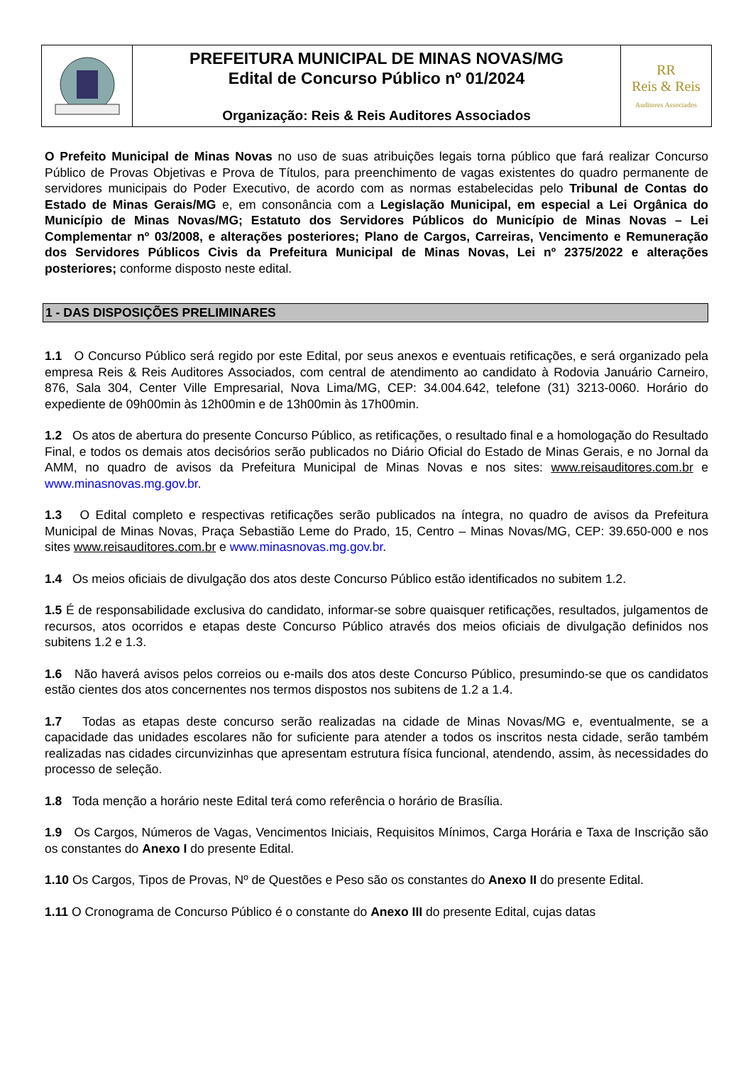| | PREFEITURA MUNICIPAL DE MINAS NOVAS/MG Edital de Concurso Público nº 01/2024 Organização: Reis & Reis Auditores Associados | RR Reis & Reis Auditores Associados |
O Prefeito Municipal de Minas Novas no uso de suas atribuições legais torna público que fará realizar Concurso Público de Provas Objetivas e Prova de Títulos, para preenchimento de vagas existentes do quadro permanente de servidores municipais do Poder Executivo, de acordo com as normas estabelecidas pelo Tribunal de Contas do Estado de Minas Gerais/MG e, em consonância com a Legislação Municipal, em especial a Lei Orgânica do Município de Minas Novas/MG; Estatuto dos Servidores Públicos do Município de Minas Novas – Lei Complementar nº 03/2008, e alterações posteriores; Plano de Cargos, Carreiras, Vencimento e Remuneração dos Servidores Públicos Civis da Prefeitura Municipal de Minas Novas, Lei nº 2375/2022 e alterações posteriores; conforme disposto neste edital.
1 - DAS DISPOSIÇÕES PRELIMINARES
1.1 O Concurso Público será regido por este Edital, por seus anexos e eventuais retificações, e será organizado pela empresa Reis & Reis Auditores Associados, com central de atendimento ao candidato à Rodovia Januário Carneiro, 876, Sala 304, Center Ville Empresarial, Nova Lima/MG, CEP: 34.004.642, telefone (31) 3213-0060. Horário do expediente de 09h00min às 12h00min e de 13h00min às 17h00min.
1.2 Os atos de abertura do presente Concurso Público, as retificações, o resultado final e a homologação do Resultado Final, e todos os demais atos decisórios serão publicados no Diário Oficial do Estado de Minas Gerais, e no Jornal da AMM, no quadro de avisos da Prefeitura Municipal de Minas Novas e nos sites: www.reisauditores.com.br e www.minasnovas.mg.gov.br.
1.3 O Edital completo e respectivas retificações serão publicados na íntegra, no quadro de avisos da Prefeitura Municipal de Minas Novas, Praça Sebastião Leme do Prado, 15, Centro – Minas Novas/MG, CEP: 39.650-000 e nos sites www.reisauditores.com.br e www.minasnovas.mg.gov.br.
1.4 Os meios oficiais de divulgação dos atos deste Concurso Público estão identificados no subitem 1.2.
1.5 É de responsabilidade exclusiva do candidato, informar-se sobre quaisquer retificações, resultados, julgamentos de recursos, atos ocorridos e etapas deste Concurso Público através dos meios oficiais de divulgação definidos nos subitens 1.2 e 1.3.
1.6 Não haverá avisos pelos correios ou e-mails dos atos deste Concurso Público, presumindo-se que os candidatos estão cientes dos atos concernentes nos termos dispostos nos subitens de 1.2 a 1.4.
1.7 Todas as etapas deste concurso serão realizadas na cidade de Minas Novas/MG e, eventualmente, se a capacidade das unidades escolares não for suficiente para atender a todos os inscritos nesta cidade, serão também realizadas nas cidades circunvizinhas que apresentam estrutura física funcional, atendendo, assim, às necessidades do processo de seleção.
1.8 Toda menção a horário neste Edital terá como referência o horário de Brasília.
1.9 Os Cargos, Números de Vagas, Vencimentos Iniciais, Requisitos Mínimos, Carga Horária e Taxa de Inscrição são os constantes do Anexo I do presente Edital.
1.10 Os Cargos, Tipos de Provas, Nº de Questões e Peso são os constantes do Anexo II do presente Edital.
1.11 O Cronograma de Concurso Público é o constante do Anexo III do presente Edital, cujas datas